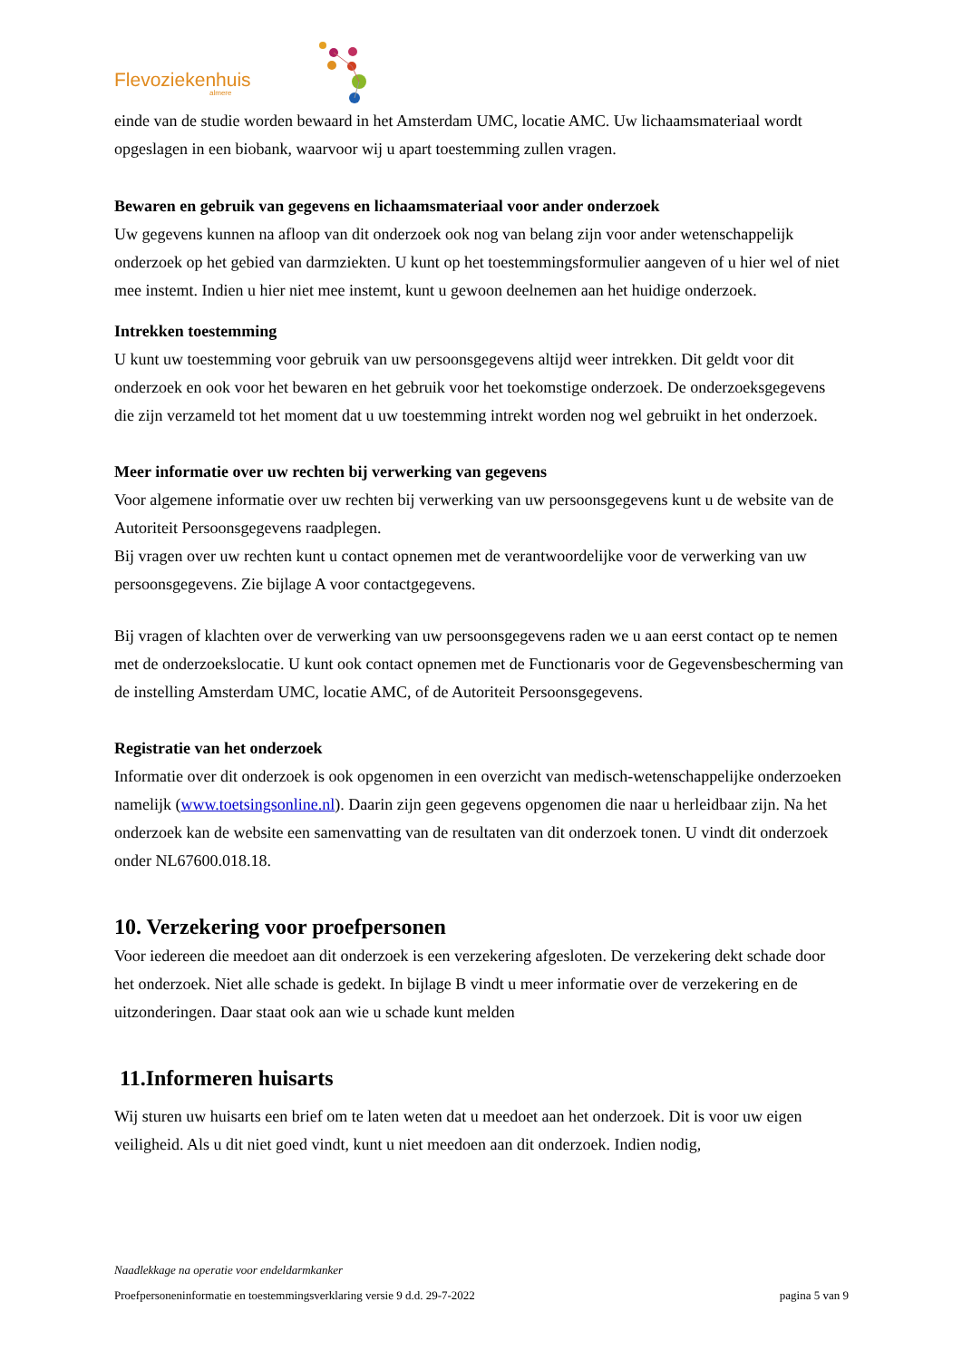Flevoziekenhuis
almere
einde van de studie worden bewaard in het Amsterdam UMC, locatie AMC. Uw lichaamsmateriaal wordt opgeslagen in een biobank, waarvoor wij u apart toestemming zullen vragen.
Bewaren en gebruik van gegevens en lichaamsmateriaal voor ander onderzoek
Uw gegevens kunnen na afloop van dit onderzoek ook nog van belang zijn voor ander wetenschappelijk onderzoek op het gebied van darmziekten. U kunt op het toestemmingsformulier aangeven of u hier wel of niet mee instemt. Indien u hier niet mee instemt, kunt u gewoon deelnemen aan het huidige onderzoek.
Intrekken toestemming
U kunt uw toestemming voor gebruik van uw persoonsgegevens altijd weer intrekken. Dit geldt voor dit onderzoek en ook voor het bewaren en het gebruik voor het toekomstige onderzoek. De onderzoeksgegevens die zijn verzameld tot het moment dat u uw toestemming intrekt worden nog wel gebruikt in het onderzoek.
Meer informatie over uw rechten bij verwerking van gegevens
Voor algemene informatie over uw rechten bij verwerking van uw persoonsgegevens kunt u de website van de Autoriteit Persoonsgegevens raadplegen.
Bij vragen over uw rechten kunt u contact opnemen met de verantwoordelijke voor de verwerking van uw persoonsgegevens. Zie bijlage A voor contactgegevens.
Bij vragen of klachten over de verwerking van uw persoonsgegevens raden we u aan eerst contact op te nemen met de onderzoekslocatie. U kunt ook contact opnemen met de Functionaris voor de Gegevensbescherming van de instelling Amsterdam UMC, locatie AMC, of de Autoriteit Persoonsgegevens.
Registratie van het onderzoek
Informatie over dit onderzoek is ook opgenomen in een overzicht van medisch-wetenschappelijke onderzoeken namelijk (www.toetsingsonline.nl). Daarin zijn geen gegevens opgenomen die naar u herleidbaar zijn. Na het onderzoek kan de website een samenvatting van de resultaten van dit onderzoek tonen. U vindt dit onderzoek onder NL67600.018.18.
10. Verzekering voor proefpersonen
Voor iedereen die meedoet aan dit onderzoek is een verzekering afgesloten. De verzekering dekt schade door het onderzoek. Niet alle schade is gedekt. In bijlage B vindt u meer informatie over de verzekering en de uitzonderingen. Daar staat ook aan wie u schade kunt melden
11.Informeren huisarts
Wij sturen uw huisarts een brief om te laten weten dat u meedoet aan het onderzoek. Dit is voor uw eigen veiligheid. Als u dit niet goed vindt, kunt u niet meedoen aan dit onderzoek. Indien nodig,
Naadlekkage na operatie voor endeldarmkanker
Proefpersoneninformatie en toestemmingsverklaring versie 9 d.d. 29-7-2022 pagina 5 van 9